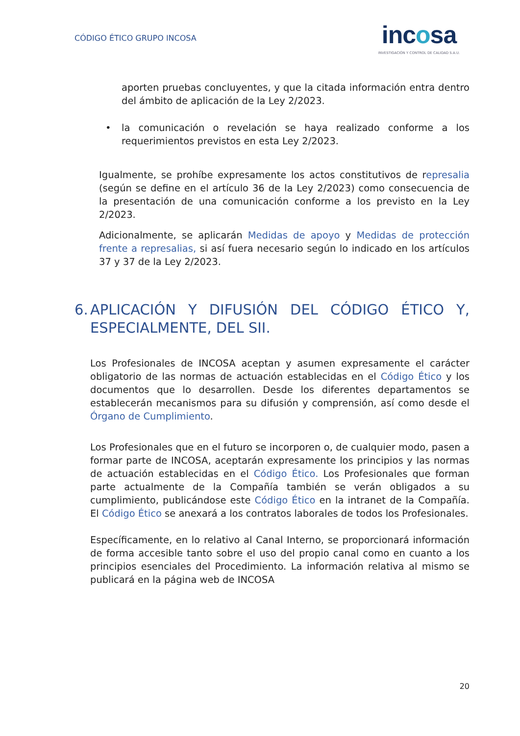CÓDIGO ÉTICO GRUPO INCOSA
incosa
INVESTIGACIÓN Y CONTROL DE CALIDAD S.A.U.
aporten pruebas concluyentes, y que la citada información entra dentro del ámbito de aplicación de la Ley 2/2023.
• la comunicación o revelación se haya realizado conforme a los requerimientos previstos en esta Ley 2/2023.
Igualmente, se prohíbe expresamente los actos constitutivos de represalia (según se define en el artículo 36 de la Ley 2/2023) como consecuencia de la presentación de una comunicación conforme a los previsto en la Ley 2/2023.
Adicionalmente, se aplicarán Medidas de apoyo y Medidas de protección frente a represalias, si así fuera necesario según lo indicado en los artículos 37 y 37 de la Ley 2/2023.
6. APLICACIÓN Y DIFUSIÓN DEL CÓDIGO ÉTICO Y, ESPECIALMENTE, DEL SII.
Los Profesionales de INCOSA aceptan y asumen expresamente el carácter obligatorio de las normas de actuación establecidas en el Código Ético y los documentos que lo desarrollen. Desde los diferentes departamentos se establecerán mecanismos para su difusión y comprensión, así como desde el Órgano de Cumplimiento.
Los Profesionales que en el futuro se incorporen o, de cualquier modo, pasen a formar parte de INCOSA, aceptarán expresamente los principios y las normas de actuación establecidas en el Código Ético. Los Profesionales que forman parte actualmente de la Compañía también se verán obligados a su cumplimiento, publicándose este Código Ético en la intranet de la Compañía. El Código Ético se anexará a los contratos laborales de todos los Profesionales.
Específicamente, en lo relativo al Canal Interno, se proporcionará información de forma accesible tanto sobre el uso del propio canal como en cuanto a los principios esenciales del Procedimiento. La información relativa al mismo se publicará en la página web de INCOSA
20